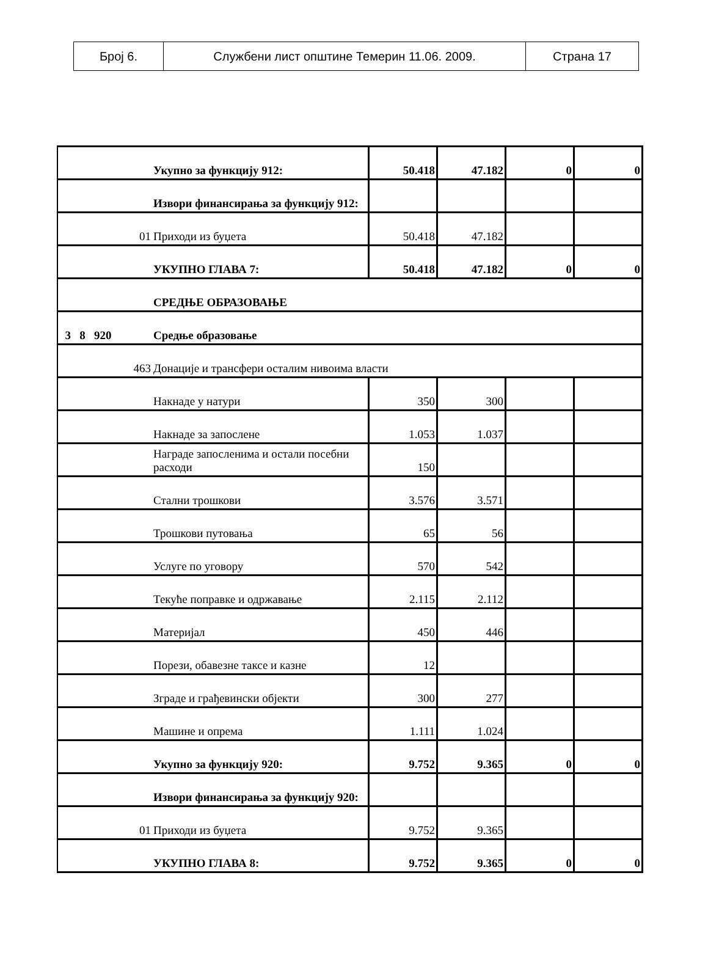| Број 6. | Службени лист општине Темерин 11.06. 2009. | Страна 17 |
| | Укупно за функцију 912: | 50.418 | 47.182 | 0 | 0 |
| | Извори финансирања за функцију 912: | | | | |
| 01 | Приходи из буџета | 50.418 | 47.182 | | |
| | УКУПНО ГЛАВА 7: | 50.418 | 47.182 | 0 | 0 |
| | СРЕДЊЕ ОБРАЗОВАЊЕ | | | | |
| 3 8 920 | Средње образовање | | | | |
| 463 | Донације и трансфери осталим нивоима власти | | | | |
| | Накнаде у натури | 350 | 300 | | |
| | Накнаде за запослене | 1.053 | 1.037 | | |
| | Награде запосленима и остали посебни расходи | 150 | | | |
| | Стални трошкови | 3.576 | 3.571 | | |
| | Трошкови путовања | 65 | 56 | | |
| | Услуге по уговору | 570 | 542 | | |
| | Текуће поправке и одржавање | 2.115 | 2.112 | | |
| | Материјал | 450 | 446 | | |
| | Порези, обавезне таксе и казне | 12 | | | |
| | Зграде и грађевински објекти | 300 | 277 | | |
| | Машине и опрема | 1.111 | 1.024 | | |
| | Укупно за функцију 920: | 9.752 | 9.365 | 0 | 0 |
| | Извори финансирања за функцију 920: | | | | |
| 01 | Приходи из буџета | 9.752 | 9.365 | | |
| | УКУПНО ГЛАВА 8: | 9.752 | 9.365 | 0 | 0 |